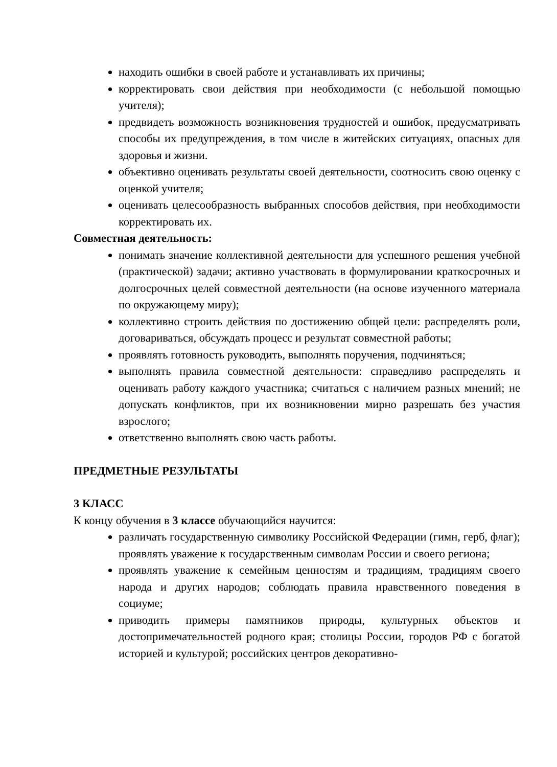находить ошибки в своей работе и устанавливать их причины;
корректировать свои действия при необходимости (с небольшой помощью учителя);
предвидеть возможность возникновения трудностей и ошибок, предусматривать способы их предупреждения, в том числе в житейских ситуациях, опасных для здоровья и жизни.
объективно оценивать результаты своей деятельности, соотносить свою оценку с оценкой учителя;
оценивать целесообразность выбранных способов действия, при необходимости корректировать их.
Совместная деятельность:
понимать значение коллективной деятельности для успешного решения учебной (практической) задачи; активно участвовать в формулировании краткосрочных и долгосрочных целей совместной деятельности (на основе изученного материала по окружающему миру);
коллективно строить действия по достижению общей цели: распределять роли, договариваться, обсуждать процесс и результат совместной работы;
проявлять готовность руководить, выполнять поручения, подчиняться;
выполнять правила совместной деятельности: справедливо распределять и оценивать работу каждого участника; считаться с наличием разных мнений; не допускать конфликтов, при их возникновении мирно разрешать без участия взрослого;
ответственно выполнять свою часть работы.
ПРЕДМЕТНЫЕ РЕЗУЛЬТАТЫ
3 КЛАСС
К концу обучения в 3 классе обучающийся научится:
различать государственную символику Российской Федерации (гимн, герб, флаг); проявлять уважение к государственным символам России и своего региона;
проявлять уважение к семейным ценностям и традициям, традициям своего народа и других народов; соблюдать правила нравственного поведения в социуме;
приводить примеры памятников природы, культурных объектов и достопримечательностей родного края; столицы России, городов РФ с богатой историей и культурой; российских центров декоративно-